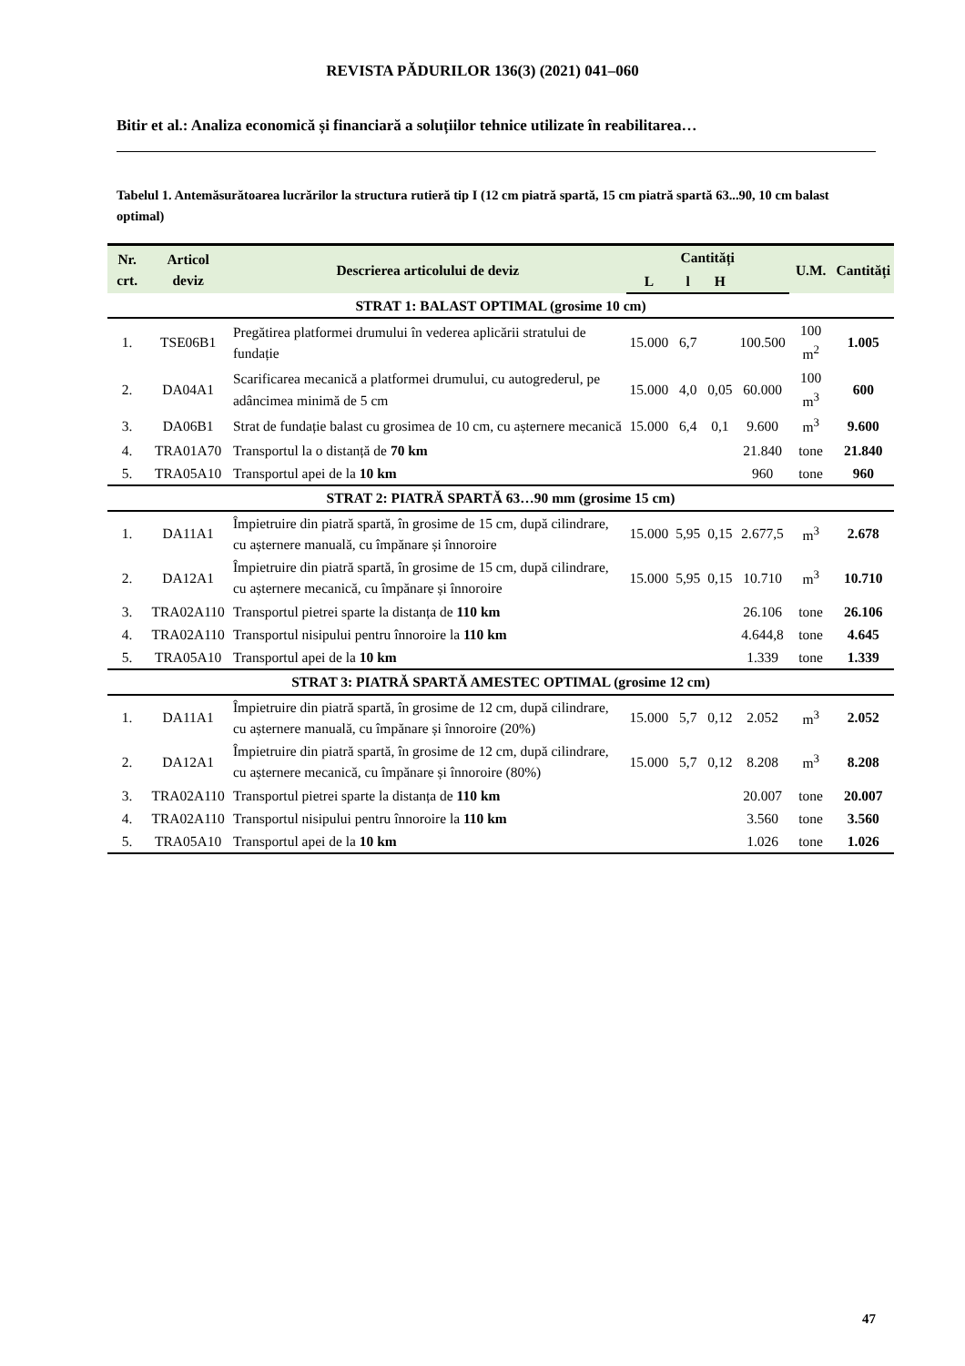REVISTA PĂDURILOR 136(3) (2021) 041–060
Bitir et al.: Analiza economică și financiară a soluțiilor tehnice utilizate în reabilitarea…
Tabelul 1. Antemăsurătoarea lucrărilor la structura rutieră tip I (12 cm piatră spartă, 15 cm piatră spartă 63...90, 10 cm balast optimal)
| Nr. crt. | Articol deviz | Descrierea articolului de deviz | Cantități | | | | U.M. | Cantități |
| --- | --- | --- | --- | --- | --- | --- | --- | --- |
| | | | L | l | H | | | |
| STRAT 1: BALAST OPTIMAL (grosime 10 cm) | | | | | | | | |
| 1. | TSE06B1 | Pregătirea platformei drumului în vederea aplicării stratului de fundație | 15.000 | 6,7 | | 100.500 | 100 m<sup>2</sup> | 1.005 |
| 2. | DA04A1 | Scarificarea mecanică a platformei drumului, cu autogrederul, pe adâncimea minimă de 5 cm | 15.000 | 4,0 | 0,05 | 60.000 | 100 m<sup>3</sup> | 600 |
| 3. | DA06B1 | Strat de fundație balast cu grosimea de 10 cm, cu așternere mecanică | 15.000 | 6,4 | 0,1 | 9.600 | m<sup>3</sup> | 9.600 |
| 4. | TRA01A70 | Transportul la o distanță de 70 km | | | | 21.840 | tone | 21.840 |
| 5. | TRA05A10 | Transportul apei de la 10 km | | | | 960 | tone | 960 |
| STRAT 2: PIATRĂ SPARTĂ 63…90 mm (grosime 15 cm) | | | | | | | | |
| 1. | DA11A1 | Împietruire din piatră spartă, în grosime de 15 cm, după cilindrare, cu așternere manuală, cu împănare și înnoroire | 15.000 | 5,95 | 0,15 | 2.677,5 | m<sup>3</sup> | 2.678 |
| 2. | DA12A1 | Împietruire din piatră spartă, în grosime de 15 cm, după cilindrare, cu așternere mecanică, cu împănare și înnoroire | 15.000 | 5,95 | 0,15 | 10.710 | m<sup>3</sup> | 10.710 |
| 3. | TRA02A110 | Transportul pietrei sparte la distanța de 110 km | | | | 26.106 | tone | 26.106 |
| 4. | TRA02A110 | Transportul nisipului pentru înnoroire la 110 km | | | | 4.644,8 | tone | 4.645 |
| 5. | TRA05A10 | Transportul apei de la 10 km | | | | 1.339 | tone | 1.339 |
| STRAT 3: PIATRĂ SPARTĂ AMESTEC OPTIMAL (grosime 12 cm) | | | | | | | | |
| 1. | DA11A1 | Împietruire din piatră spartă, în grosime de 12 cm, după cilindrare, cu așternere manuală, cu împănare și înnoroire (20%) | 15.000 | 5,7 | 0,12 | 2.052 | m<sup>3</sup> | 2.052 |
| 2. | DA12A1 | Împietruire din piatră spartă, în grosime de 12 cm, după cilindrare, cu așternere mecanică, cu împănare și înnoroire (80%) | 15.000 | 5,7 | 0,12 | 8.208 | m<sup>3</sup> | 8.208 |
| 3. | TRA02A110 | Transportul pietrei sparte la distanța de 110 km | | | | 20.007 | tone | 20.007 |
| 4. | TRA02A110 | Transportul nisipului pentru înnoroire la 110 km | | | | 3.560 | tone | 3.560 |
| 5. | TRA05A10 | Transportul apei de la 10 km | | | | 1.026 | tone | 1.026 |
47